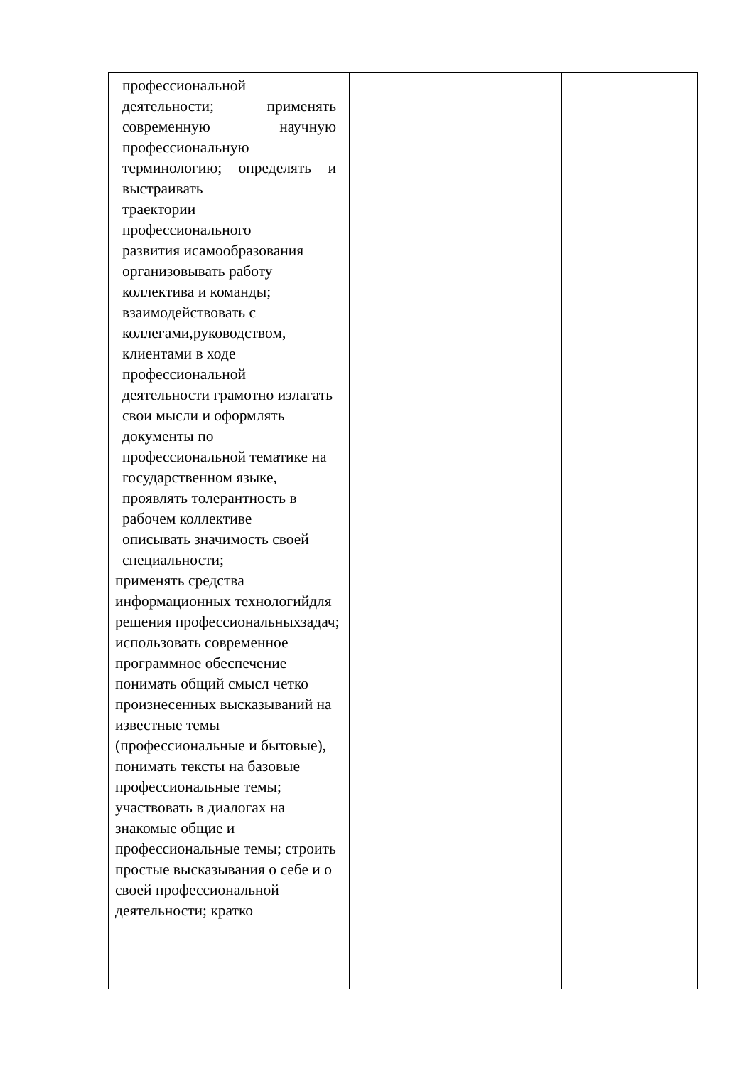| профессиональной деятельности; применять современную научную профессиональную терминологию; определять и выстраивать траектории профессионального развития исамообразования организовывать работу коллектива и команды; взаимодействовать с коллегами,руководством, клиентами в ходе профессиональной деятельности грамотно излагать свои мысли и оформлять документы по профессиональной тематике на государственном языке, проявлять толерантность в рабочем коллективе описывать значимость своей специальности; применять средства информационных технологийдля решения профессиональныхзадач; использовать современное программное обеспечение понимать общий смысл четко произнесенных высказываний на известные темы (профессиональные и бытовые), понимать тексты на базовые профессиональные темы; участвовать в диалогах на знакомые общие и профессиональные темы; строить простые высказывания о себе и о своей профессиональной деятельности; кратко | | |